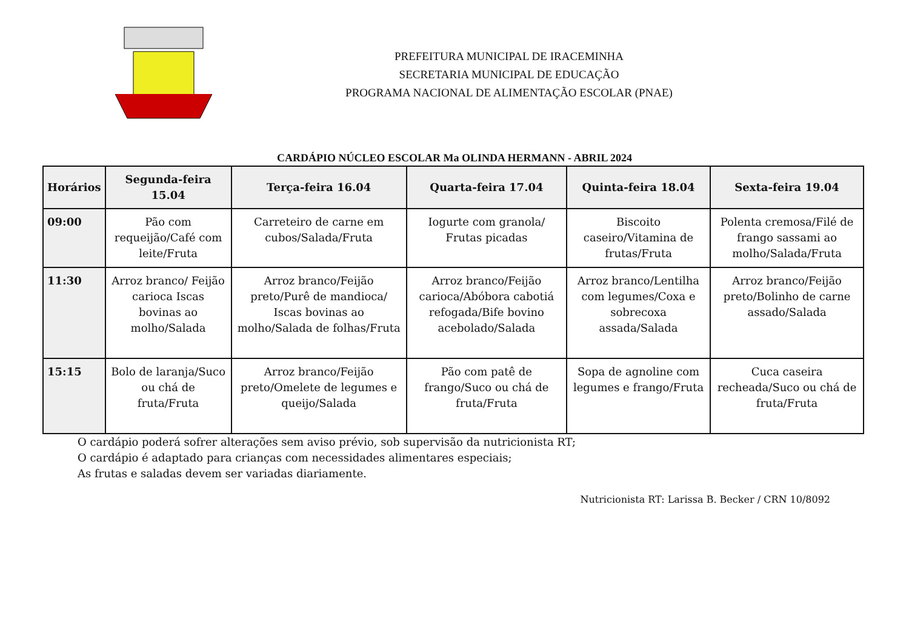PREFEITURA MUNICIPAL DE IRACEMINHA
SECRETARIA MUNICIPAL DE EDUCAÇÃO
PROGRAMA NACIONAL DE ALIMENTAÇÃO ESCOLAR (PNAE)
CARDÁPIO NÚCLEO ESCOLAR Ma OLINDA HERMANN - ABRIL 2024
| Horários | Segunda-feira 15.04 | Terça-feira 16.04 | Quarta-feira 17.04 | Quinta-feira 18.04 | Sexta-feira 19.04 |
| --- | --- | --- | --- | --- | --- |
| 09:00 | Pão com requeijão/Café com leite/Fruta | Carreteiro de carne em cubos/Salada/Fruta | Iogurte com granola/ Frutas picadas | Biscoito caseiro/Vitamina de frutas/Fruta | Polenta cremosa/Filé de frango sassami ao molho/Salada/Fruta |
| 11:30 | Arroz branco/ Feijão carioca Iscas bovinas ao molho/Salada | Arroz branco/Feijão preto/Purê de mandioca/ Iscas bovinas ao molho/Salada de folhas/Fruta | Arroz branco/Feijão carioca/Abóbora cabotiá refogada/Bife bovino acebolado/Salada | Arroz branco/Lentilha com legumes/Coxa e sobrecoxa assada/Salada | Arroz branco/Feijão preto/Bolinho de carne assado/Salada |
| 15:15 | Bolo de laranja/Suco ou chá de fruta/Fruta | Arroz branco/Feijão preto/Omelete de legumes e queijo/Salada | Pão com patê de frango/Suco ou chá de fruta/Fruta | Sopa de agnoline com legumes e frango/Fruta | Cuca caseira recheada/Suco ou chá de fruta/Fruta |
O cardápio poderá sofrer alterações sem aviso prévio, sob supervisão da nutricionista RT;
O cardápio é adaptado para crianças com necessidades alimentares especiais;
As frutas e saladas devem ser variadas diariamente.
Nutricionista RT: Larissa B. Becker / CRN 10/8092